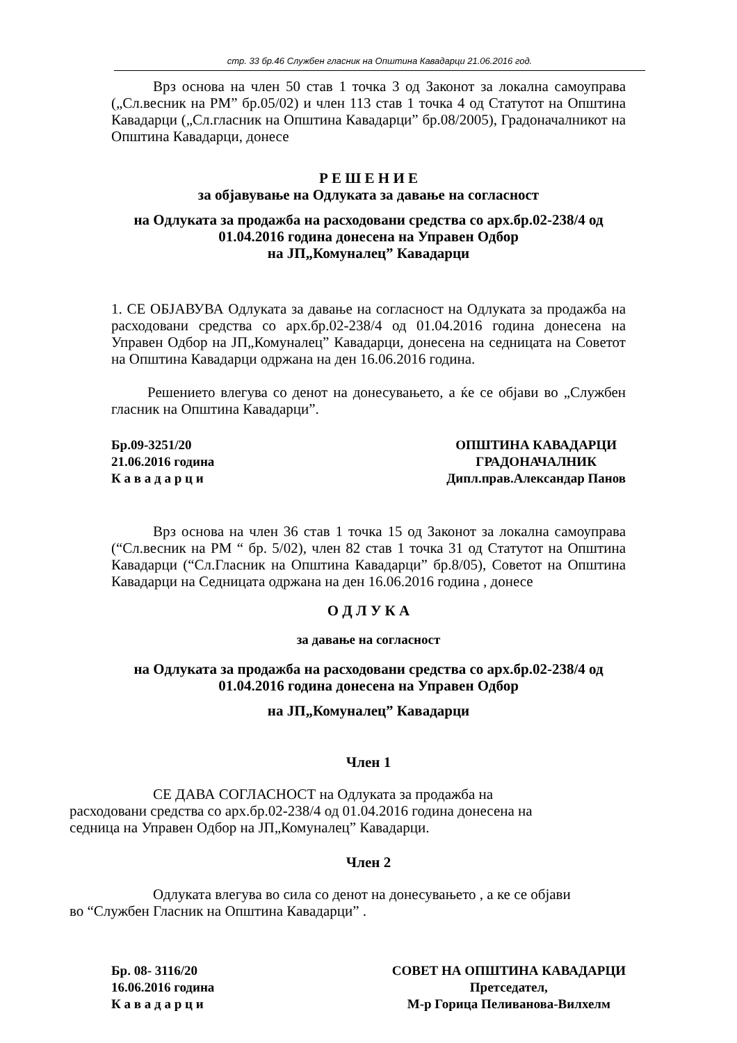стр. 33 бр.46 Службен гласник на Општина Кавадарци 21.06.2016 год.
Врз основа на член 50 став 1 точка 3 од Законот за локална самоуправа („Сл.весник на РМ” бр.05/02) и член 113 став 1 точка 4 од Статутот на Општина Кавадарци („Сл.гласник на Општина Кавадарци” бр.08/2005), Градоначалникот на Општина Кавадарци, донесе
Р Е Ш Е Н И Е
за објавување на Одлуката за давање на согласност
на Одлуката за продажба на расходовани средства со арх.бр.02-238/4 од 01.04.2016 година донесена на Управен Одбор
на ЈП„Комуналец” Кавадарци
1. СЕ ОБЈАВУВА Одлуката за давање на согласност на Одлуката за продажба на расходовани средства со арх.бр.02-238/4 од 01.04.2016 година донесена на Управен Одбор на ЈП„Комуналец” Кавадарци, донесена на седницата на Советот на Општина Кавадарци одржана на ден 16.06.2016 година.
Решението влегува со денот на донесувањето, а ќе се објави во „Службен гласник на Општина Кавадарци”.
Бр.09-3251/20
21.06.2016 година
К а в а д а р ц и
ОПШТИНА КАВАДАРЦИ
ГРАДОНАЧАЛНИК
Дипл.прав.Александар Панов
Врз основа на член 36 став 1 точка 15 од Законот за локална самоуправа (“Сл.весник на РМ “ бр. 5/02), член 82 став 1 точка 31 од Статутот на Општина Кавадарци (“Сл.Гласник на Општина Кавадарци” бр.8/05), Советот на Општина Кавадарци на Седницата одржана на ден 16.06.2016 година , донесе
О Д Л У К А
за давање на согласност
на Одлуката за продажба на расходовани средства со арх.бр.02-238/4 од 01.04.2016 година донесена на Управен Одбор
на ЈП„Комуналец” Кавадарци
Член 1
СЕ ДАВА СОГЛАСНОСТ на Одлуката за продажба на
расходовани средства со арх.бр.02-238/4 од 01.04.2016 година донесена на
седница на Управен Одбор на ЈП„Комуналец” Кавадарци.
Член 2
Одлуката влегува во сила со денот на донесувањето , а ке се објави
во “Службен Гласник на Општина Кавадарци” .
Бр. 08- 3116/20
16.06.2016 година
К а в а д а р ц и
СОВЕТ НА ОПШТИНА КАВАДАРЦИ
Претседател,
М-р Горица Пеливанова-Вилхелм